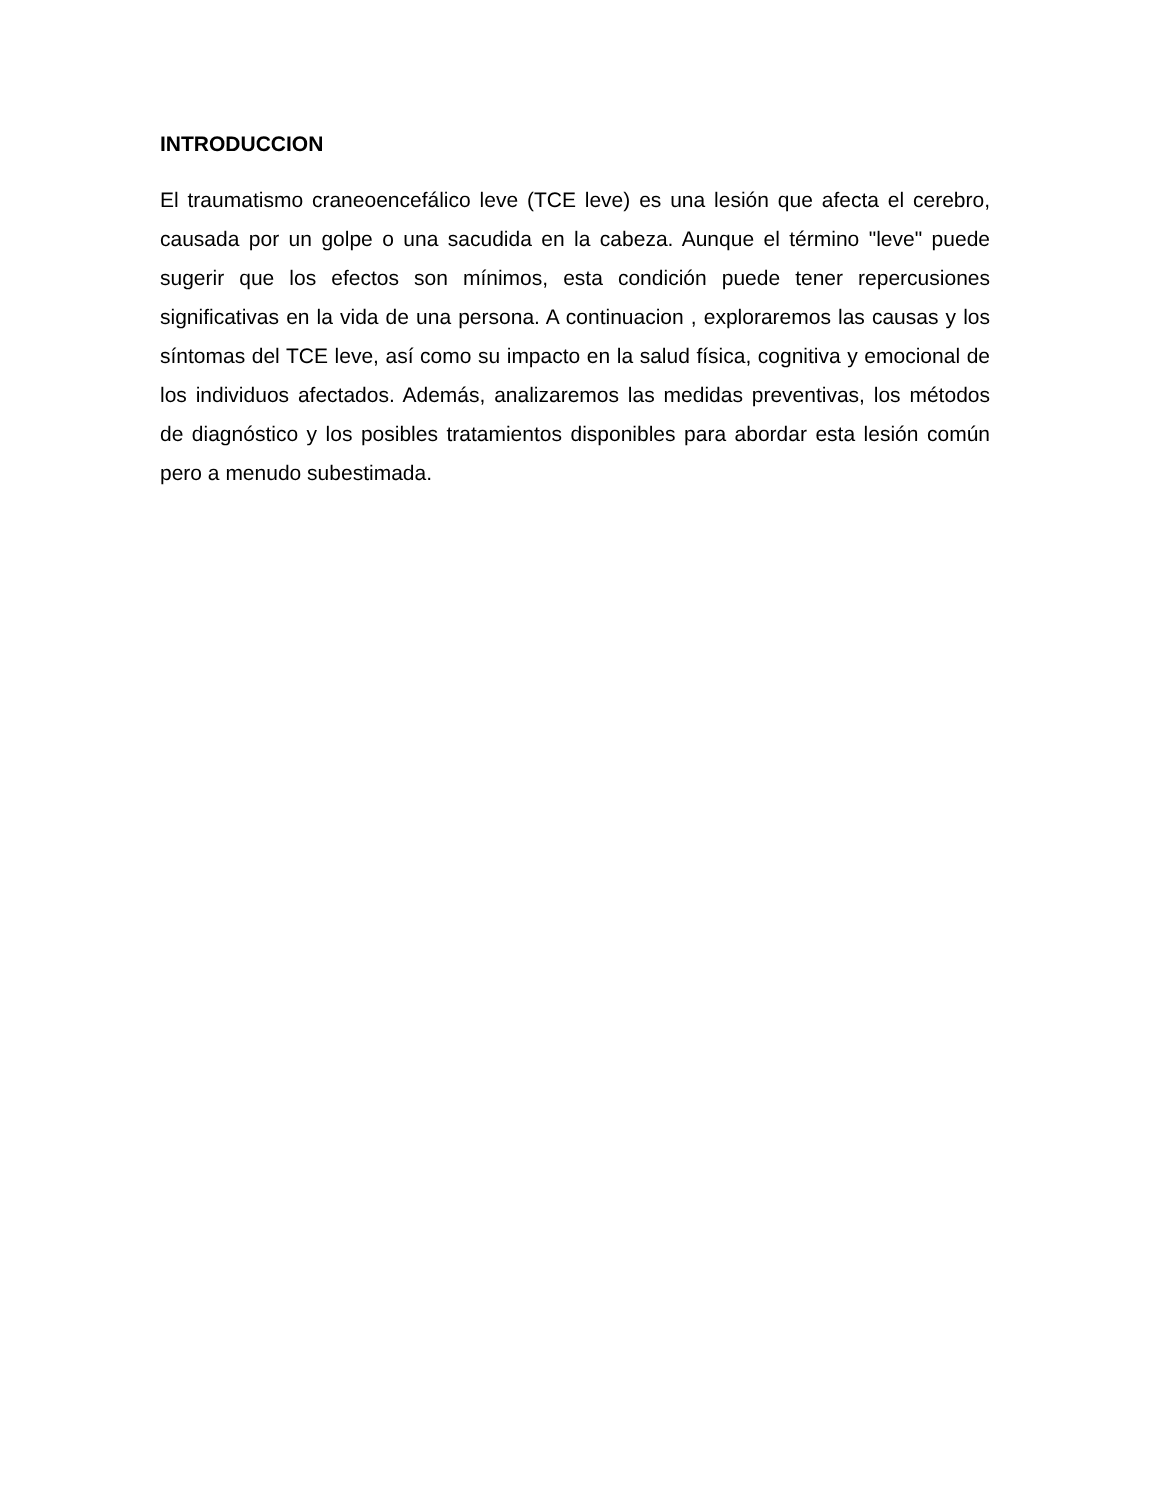INTRODUCCION
El traumatismo craneoencefálico leve (TCE leve) es una lesión que afecta el cerebro, causada por un golpe o una sacudida en la cabeza. Aunque el término "leve" puede sugerir que los efectos son mínimos, esta condición puede tener repercusiones significativas en la vida de una persona. A continuacion , exploraremos las causas y los síntomas del TCE leve, así como su impacto en la salud física, cognitiva y emocional de los individuos afectados. Además, analizaremos las medidas preventivas, los métodos de diagnóstico y los posibles tratamientos disponibles para abordar esta lesión común pero a menudo subestimada.